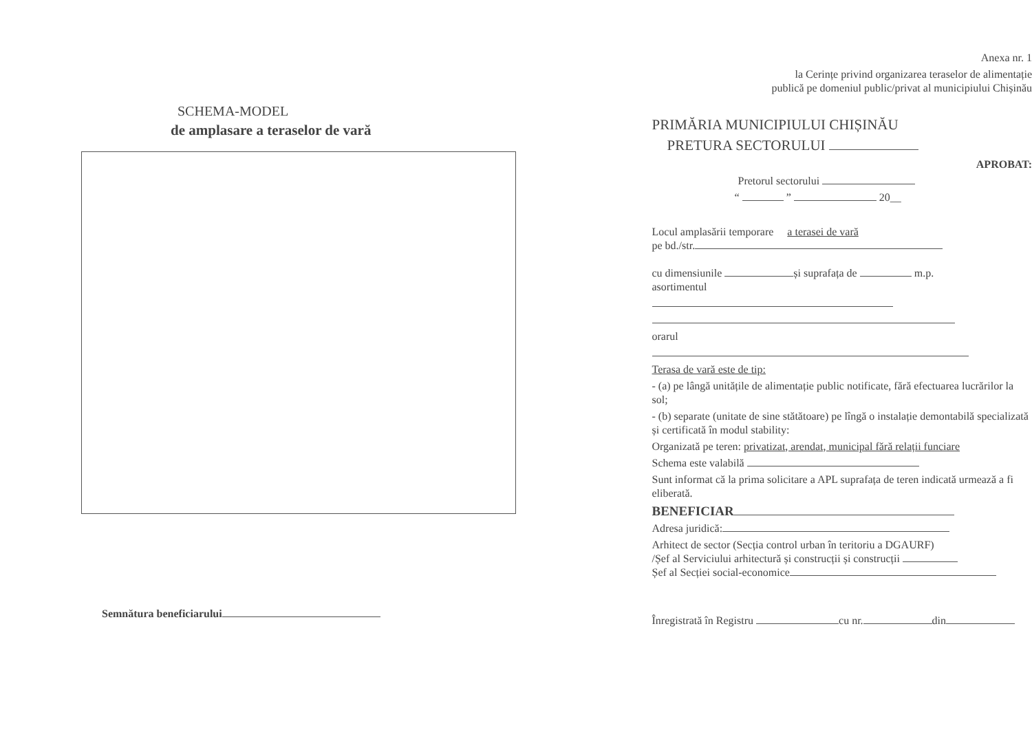SCHEMA-MODEL
de amplasare a teraselor de vară
Semnătura beneficiarului
Anexa nr. 1
la Cerințe privind organizarea teraselor de alimentație
publică pe domeniul public/privat al municipiului Chișinău
PRIMĂRIA MUNICIPIULUI CHIȘINĂU
PRETURA SECTORULUI
APROBAT:
Pretorul sectorului
“ ” 20__
Locul amplasării temporare a terasei de vară
pe bd./str.
cu dimensiunile și suprafața de m.p.
asortimentul
orarul
Terasa de vară este de tip:
- (a) pe lângă unitățile de alimentație public notificate, fără efectuarea lucrărilor la sol;
- (b) separate (unitate de sine stătătoare) pe lîngă o instalație demontabilă specializată și certificată în modul stability:
Organizată pe teren: privatizat, arendat, municipal fără relații funciare
Schema este valabilă
Sunt informat că la prima solicitare a APL suprafața de teren indicată urmează a fi eliberată.
BENEFICIAR
Adresa juridică:
Arhitect de sector (Secția control urban în teritoriu a DGAURF)
/Șef al Serviciului arhitectură și construcții și construcții
Șef al Secției social-economice
Înregistrată în Registru cu nr. din